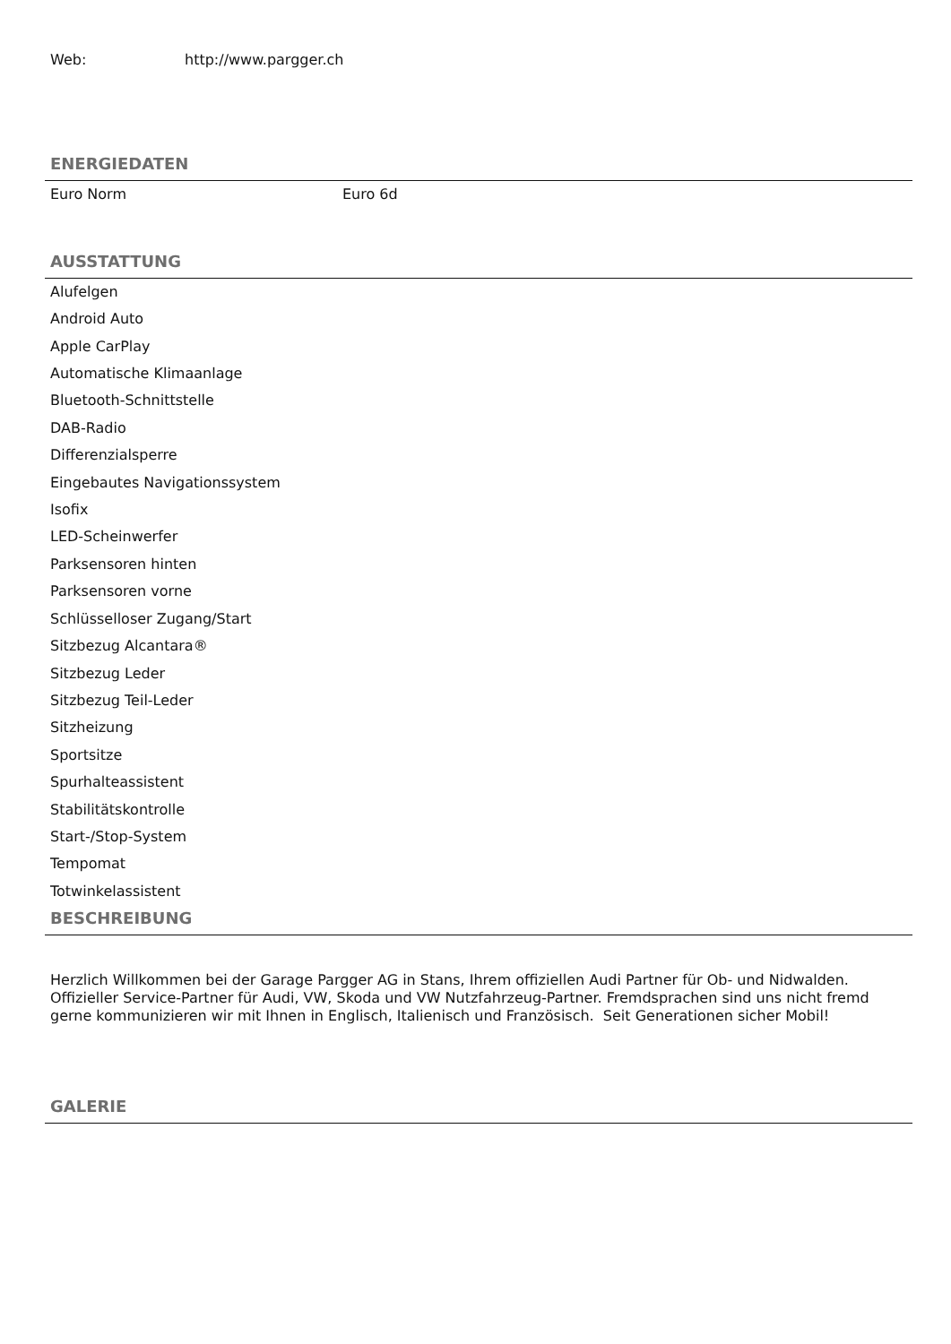Web: http://www.pargger.ch
ENERGIEDATEN
Euro Norm Euro 6d
AUSSTATTUNG
Alufelgen
Android Auto
Apple CarPlay
Automatische Klimaanlage
Bluetooth-Schnittstelle
DAB-Radio
Differenzialsperre
Eingebautes Navigationssystem
Isofix
LED-Scheinwerfer
Parksensoren hinten
Parksensoren vorne
Schlüsselloser Zugang/Start
Sitzbezug Alcantara®
Sitzbezug Leder
Sitzbezug Teil-Leder
Sitzheizung
Sportsitze
Spurhalteassistent
Stabilitätskontrolle
Start-/Stop-System
Tempomat
Totwinkelassistent
BESCHREIBUNG
Herzlich Willkommen bei der Garage Pargger AG in Stans, Ihrem offiziellen Audi Partner für Ob- und Nidwalden. Offizieller Service-Partner für Audi, VW, Skoda und VW Nutzfahrzeug-Partner. Fremdsprachen sind uns nicht fremd gerne kommunizieren wir mit Ihnen in Englisch, Italienisch und Französisch. Seit Generationen sicher Mobil!
GALERIE